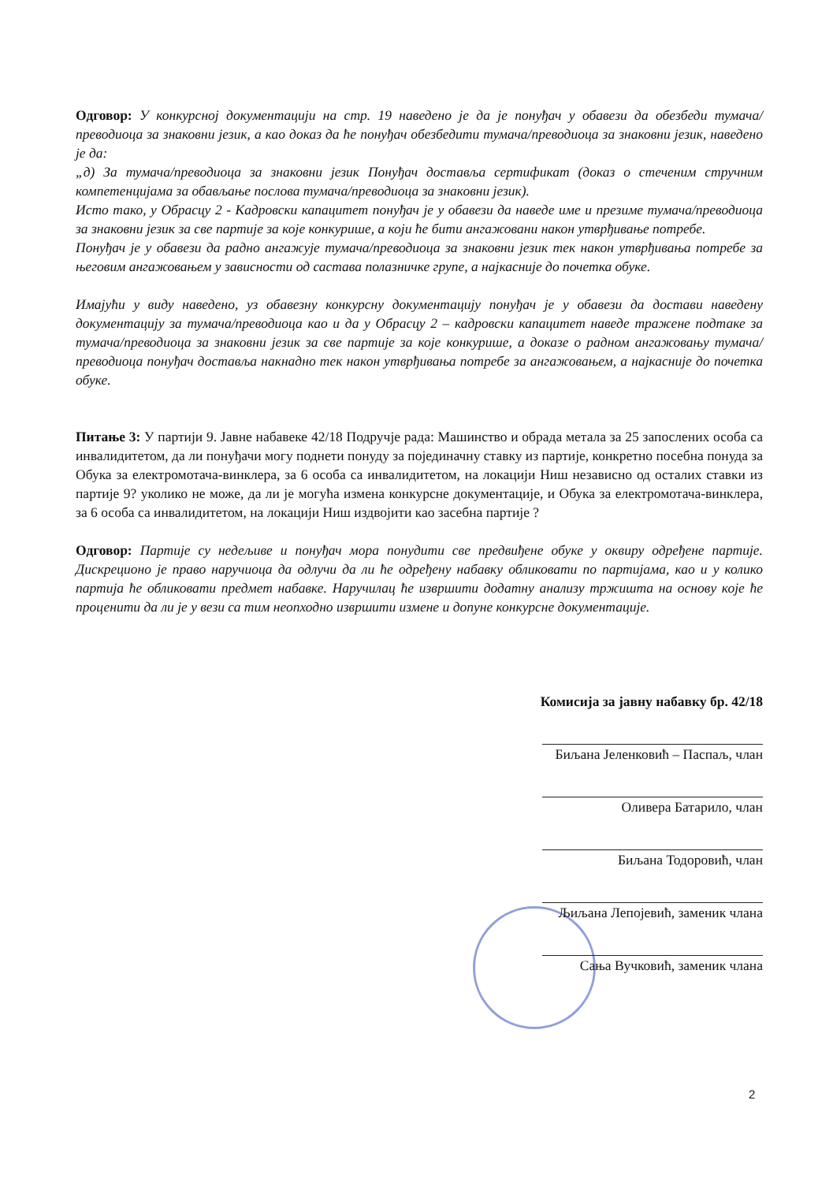Одговор: У конкурсној документацији на стр. 19 наведено је да је понуђач у обавези да обезбеди тумача/преводиоца за знаковни језик, а као доказ да ће понуђач обезбедити тумача/преводиоца за знаковни језик, наведено је да:
„д) За тумача/преводиоца за знаковни језик Понуђач доставља сертификат (доказ о стеченим стручним компетенцијама за обављање послова тумача/преводиоца за знаковни језик).
Исто тако, у Обрасцу 2 - Кадровски капацитет понуђач је у обавези да наведе име и презиме тумача/преводиоца за знаковни језик за све партије за које конкурише, а који ће бити ангажовани након утврђивање потребе.
Понуђач је у обавези да радно ангажује тумача/преводиоца за знаковни језик тек након утврђивања потребе за његовим ангажовањем у зависности од састава полазничке групе, а најкасније до почетка обуке.
Имајући у виду наведено, уз обавезну конкурсну документацију понуђач је у обавези да достави наведену документацију за тумача/преводиоца као и да у Обрасцу 2 – кадровски капацитет наведе тражене подтаке за тумача/преводиоца за знаковни језик за све партије за које конкурише, а доказе о радном ангажовању тумача/преводиоца понуђач доставља накнадно тек након утврђивања потребе за ангажовањем, а најкасније до почетка обуке.
Питање 3: У партији 9. Јавне набавеке 42/18 Подручје рада: Машинство и обрада метала за 25 запослених особа са инвалидитетом, да ли понуђачи могу поднети понуду за појединачну ставку из партије, конкретно посебна понуда за Обука за електромотача-винклера, за 6 особа са инвалидитетом, на локацији Ниш независно од осталих ставки из партије 9? уколико не може, да ли је могућа измена конкурсне документације, и Обука за електромотача-винклера, за 6 особа са инвалидитетом, на локацији Ниш издвојити као засебна партије ?
Одговор: Партије су недељиве и понуђач мора понудити све предвиђене обуке у оквиру одређене партије. Дискреционо је право наручиоца да одлучи да ли ће одређену набавку обликовати по партијама, као и у колико партија ће обликовати предмет набавке. Наручилац ће извршити додатну анализу тржишта на основу које ће проценити да ли је у вези са тим неопходно извршити измене и допуне конкурсне документације.
Комисија за јавну набавку бр. 42/18
Биљана Јеленковић – Паспаљ, члан
Оливера Батарило, члан
Биљана Тодоровић, члан
Љиљана Лепојевић, заменик члана
Сања Вучковић, заменик члана
2